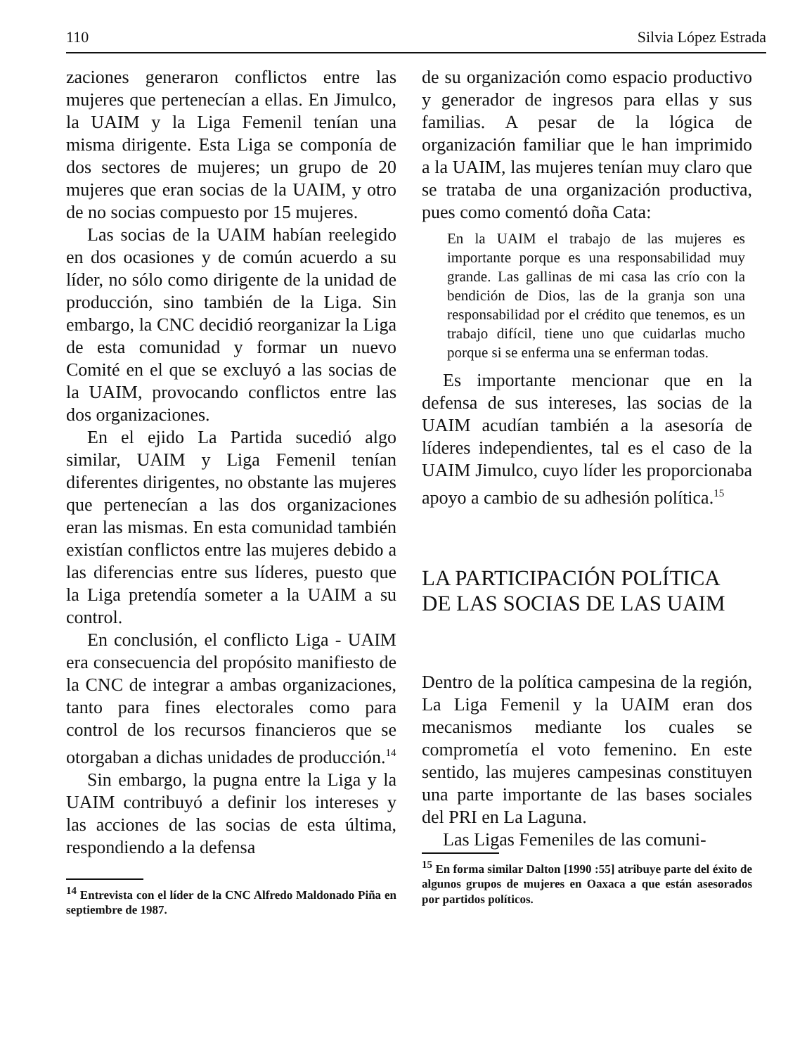110 Silvia López Estrada
zaciones generaron conflictos entre las mujeres que pertenecían a ellas. En Jimulco, la UAIM y la Liga Femenil tenían una misma dirigente. Esta Liga se componía de dos sectores de mujeres; un grupo de 20 mujeres que eran socias de la UAIM, y otro de no socias compuesto por 15 mujeres.
Las socias de la UAIM habían reelegido en dos ocasiones y de común acuerdo a su líder, no sólo como dirigente de la unidad de producción, sino también de la Liga. Sin embargo, la CNC decidió reorganizar la Liga de esta comunidad y formar un nuevo Comité en el que se excluyó a las socias de la UAIM, provocando conflictos entre las dos organizaciones.
En el ejido La Partida sucedió algo similar, UAIM y Liga Femenil tenían diferentes dirigentes, no obstante las mujeres que pertenecían a las dos organizaciones eran las mismas. En esta comunidad también existían conflictos entre las mujeres debido a las diferencias entre sus líderes, puesto que la Liga pretendía someter a la UAIM a su control.
En conclusión, el conflicto Liga - UAIM era consecuencia del propósito manifiesto de la CNC de integrar a ambas organizaciones, tanto para fines electorales como para control de los recursos financieros que se otorgaban a dichas unidades de producción.<sup>14</sup>
Sin embargo, la pugna entre la Liga y la UAIM contribuyó a definir los intereses y las acciones de las socias de esta última, respondiendo a la defensa
<sup>14</sup> Entrevista con el líder de la CNC Alfredo Maldonado Piña en septiembre de 1987.
de su organización como espacio productivo y generador de ingresos para ellas y sus familias. A pesar de la lógica de organización familiar que le han imprimido a la UAIM, las mujeres tenían muy claro que se trataba de una organización productiva, pues como comentó doña Cata:
En la UAIM el trabajo de las mujeres es importante porque es una responsabilidad muy grande. Las gallinas de mi casa las crío con la bendición de Dios, las de la granja son una responsabilidad por el crédito que tenemos, es un trabajo difícil, tiene uno que cuidarlas mucho porque si se enferma una se enferman todas.
Es importante mencionar que en la defensa de sus intereses, las socias de la UAIM acudían también a la asesoría de líderes independientes, tal es el caso de la UAIM Jimulco, cuyo líder les proporcionaba apoyo a cambio de su adhesión política.<sup>15</sup>
LA PARTICIPACIÓN POLÍTICA DE LAS SOCIAS DE LAS UAIM
Dentro de la política campesina de la región, La Liga Femenil y la UAIM eran dos mecanismos mediante los cuales se comprometía el voto femenino. En este sentido, las mujeres campesinas constituyen una parte importante de las bases sociales del PRI en La Laguna.
Las Ligas Femeniles de las comuni-
<sup>15</sup> En forma similar Dalton [1990 :55] atribuye parte del éxito de algunos grupos de mujeres en Oaxaca a que están asesorados por partidos políticos.